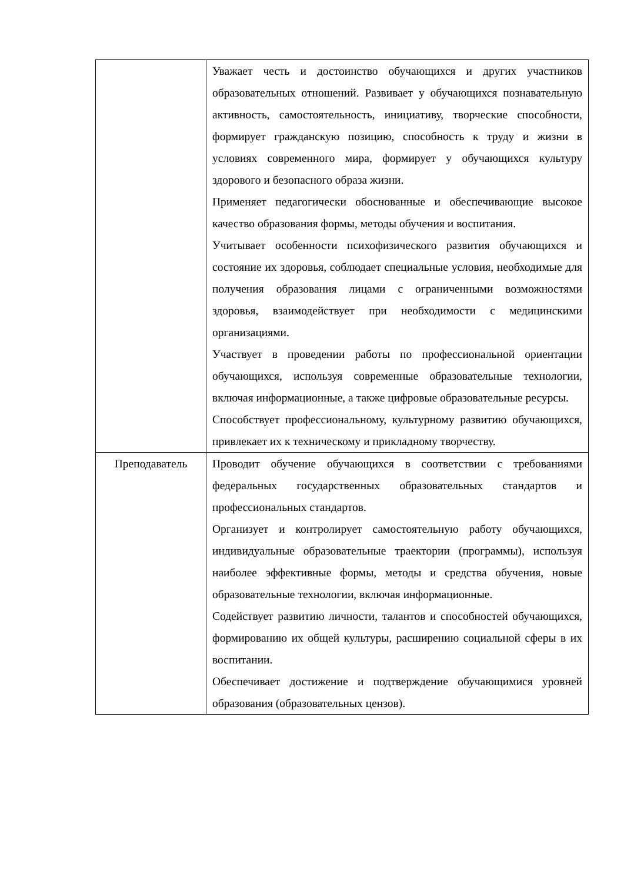| | Уважает честь и достоинство обучающихся и других участников образовательных отношений. Развивает у обучающихся познавательную активность, самостоятельность, инициативу, творческие способности, формирует гражданскую позицию, способность к труду и жизни в условиях современного мира, формирует у обучающихся культуру здорового и безопасного образа жизни. Применяет педагогически обоснованные и обеспечивающие высокое качество образования формы, методы обучения и воспитания. Учитывает особенности психофизического развития обучающихся и состояние их здоровья, соблюдает специальные условия, необходимые для получения образования лицами с ограниченными возможностями здоровья, взаимодействует при необходимости с медицинскими организациями. Участвует в проведении работы по профессиональной ориентации обучающихся, используя современные образовательные технологии, включая информационные, а также цифровые образовательные ресурсы. Способствует профессиональному, культурному развитию обучающихся, привлекает их к техническому и прикладному творчеству. |
| Преподаватель | Проводит обучение обучающихся в соответствии с требованиями федеральных государственных образовательных стандартов и профессиональных стандартов. Организует и контролирует самостоятельную работу обучающихся, индивидуальные образовательные траектории (программы), используя наиболее эффективные формы, методы и средства обучения, новые образовательные технологии, включая информационные. Содействует развитию личности, талантов и способностей обучающихся, формированию их общей культуры, расширению социальной сферы в их воспитании. Обеспечивает достижение и подтверждение обучающимися уровней образования (образовательных цензов). |